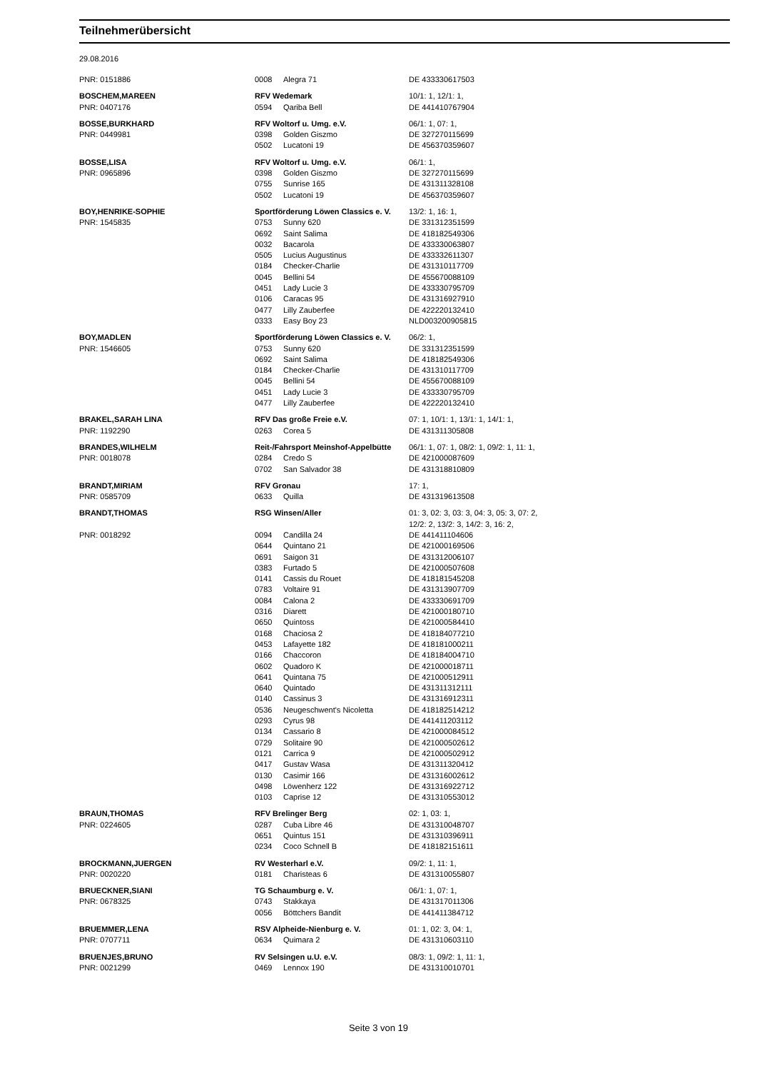Teilnehmerübersicht
29.08.2016
| PNR: 0151886 | 0008 | Alegra 71 | DE 433330617503 |
| BOSCHEM,MAREEN | RFV Wedemark | | 10/1: 1, 12/1: 1, |
| PNR: 0407176 | 0594 | Qariba Bell | DE 441410767904 |
| BOSSE,BURKHARD | RFV Woltorf u. Umg. e.V. | | 06/1: 1, 07: 1, |
| PNR: 0449981 | 0398 | Golden Giszmo | DE 327270115699 |
| | 0502 | Lucatoni 19 | DE 456370359607 |
| BOSSE,LISA | RFV Woltorf u. Umg. e.V. | | 06/1: 1, |
| PNR: 0965896 | 0398 | Golden Giszmo | DE 327270115699 |
| | 0755 | Sunrise 165 | DE 431311328108 |
| | 0502 | Lucatoni 19 | DE 456370359607 |
| BOY,HENRIKE-SOPHIE | Sportförderung Löwen Classics e. V. | | 13/2: 1, 16: 1, |
| PNR: 1545835 | 0753 | Sunny 620 | DE 331312351599 |
| | 0692 | Saint Salima | DE 418182549306 |
| | 0032 | Bacarola | DE 433330063807 |
| | 0505 | Lucius Augustinus | DE 433332611307 |
| | 0184 | Checker-Charlie | DE 431310117709 |
| | 0045 | Bellini 54 | DE 455670088109 |
| | 0451 | Lady Lucie 3 | DE 433330795709 |
| | 0106 | Caracas 95 | DE 431316927910 |
| | 0477 | Lilly Zauberfee | DE 422220132410 |
| | 0333 | Easy Boy 23 | NLD003200905815 |
| BOY,MADLEN | Sportförderung Löwen Classics e. V. | | 06/2: 1, |
| PNR: 1546605 | 0753 | Sunny 620 | DE 331312351599 |
| | 0692 | Saint Salima | DE 418182549306 |
| | 0184 | Checker-Charlie | DE 431310117709 |
| | 0045 | Bellini 54 | DE 455670088109 |
| | 0451 | Lady Lucie 3 | DE 433330795709 |
| | 0477 | Lilly Zauberfee | DE 422220132410 |
| BRAKEL,SARAH LINA | RFV Das große Freie e.V. | | 07: 1, 10/1: 1, 13/1: 1, 14/1: 1, |
| PNR: 1192290 | 0263 | Corea 5 | DE 431311305808 |
| BRANDES,WILHELM | Reit-/Fahrsport Meinshof-Appelbütte | | 06/1: 1, 07: 1, 08/2: 1, 09/2: 1, 11: 1, |
| PNR: 0018078 | 0284 | Credo S | DE 421000087609 |
| | 0702 | San Salvador 38 | DE 431318810809 |
| BRANDT,MIRIAM | RFV Gronau | | 17: 1, |
| PNR: 0585709 | 0633 | Quilla | DE 431319613508 |
| BRANDT,THOMAS | RSG Winsen/Aller | | 01: 3, 02: 3, 03: 3, 04: 3, 05: 3, 07: 2, 12/2: 2, 13/2: 3, 14/2: 3, 16: 2, |
| PNR: 0018292 | 0094 | Candilla 24 | DE 441411104606 |
| | 0644 | Quintano 21 | DE 421000169506 |
| | 0691 | Saigon 31 | DE 431312006107 |
| | 0383 | Furtado 5 | DE 421000507608 |
| | 0141 | Cassis du Rouet | DE 418181545208 |
| | 0783 | Voltaire 91 | DE 431313907709 |
| | 0084 | Calona 2 | DE 433330691709 |
| | 0316 | Diarett | DE 421000180710 |
| | 0650 | Quintoss | DE 421000584410 |
| | 0168 | Chaciosa 2 | DE 418184077210 |
| | 0453 | Lafayette 182 | DE 418181000211 |
| | 0166 | Chaccoron | DE 418184004710 |
| | 0602 | Quadoro K | DE 421000018711 |
| | 0641 | Quintana 75 | DE 421000512911 |
| | 0640 | Quintado | DE 431311312111 |
| | 0140 | Cassinus 3 | DE 431316912311 |
| | 0536 | Neugeschwent's Nicoletta | DE 418182514212 |
| | 0293 | Cyrus 98 | DE 441411203112 |
| | 0134 | Cassario 8 | DE 421000084512 |
| | 0729 | Solitaire 90 | DE 421000502612 |
| | 0121 | Carrica 9 | DE 421000502912 |
| | 0417 | Gustav Wasa | DE 431311320412 |
| | 0130 | Casimir 166 | DE 431316002612 |
| | 0498 | Löwenherz 122 | DE 431316922712 |
| | 0103 | Caprise 12 | DE 431310553012 |
| BRAUN,THOMAS | RFV Brelinger Berg | | 02: 1, 03: 1, |
| PNR: 0224605 | 0287 | Cuba Libre 46 | DE 431310048707 |
| | 0651 | Quintus 151 | DE 431310396911 |
| | 0234 | Coco Schnell B | DE 418182151611 |
| BROCKMANN,JUERGEN | RV Westerharl e.V. | | 09/2: 1, 11: 1, |
| PNR: 0020220 | 0181 | Charisteas 6 | DE 431310055807 |
| BRUECKNER,SIANI | TG Schaumburg e. V. | | 06/1: 1, 07: 1, |
| PNR: 0678325 | 0743 | Stakkaya | DE 431317011306 |
| | 0056 | Böttchers Bandit | DE 441411384712 |
| BRUEMMER,LENA | RSV Alpheide-Nienburg e. V. | | 01: 1, 02: 3, 04: 1, |
| PNR: 0707711 | 0634 | Quimara 2 | DE 431310603110 |
| BRUENJES,BRUNO | RV Selsingen u.U. e.V. | | 08/3: 1, 09/2: 1, 11: 1, |
| PNR: 0021299 | 0469 | Lennox 190 | DE 431310010701 |
Seite 3 von 19